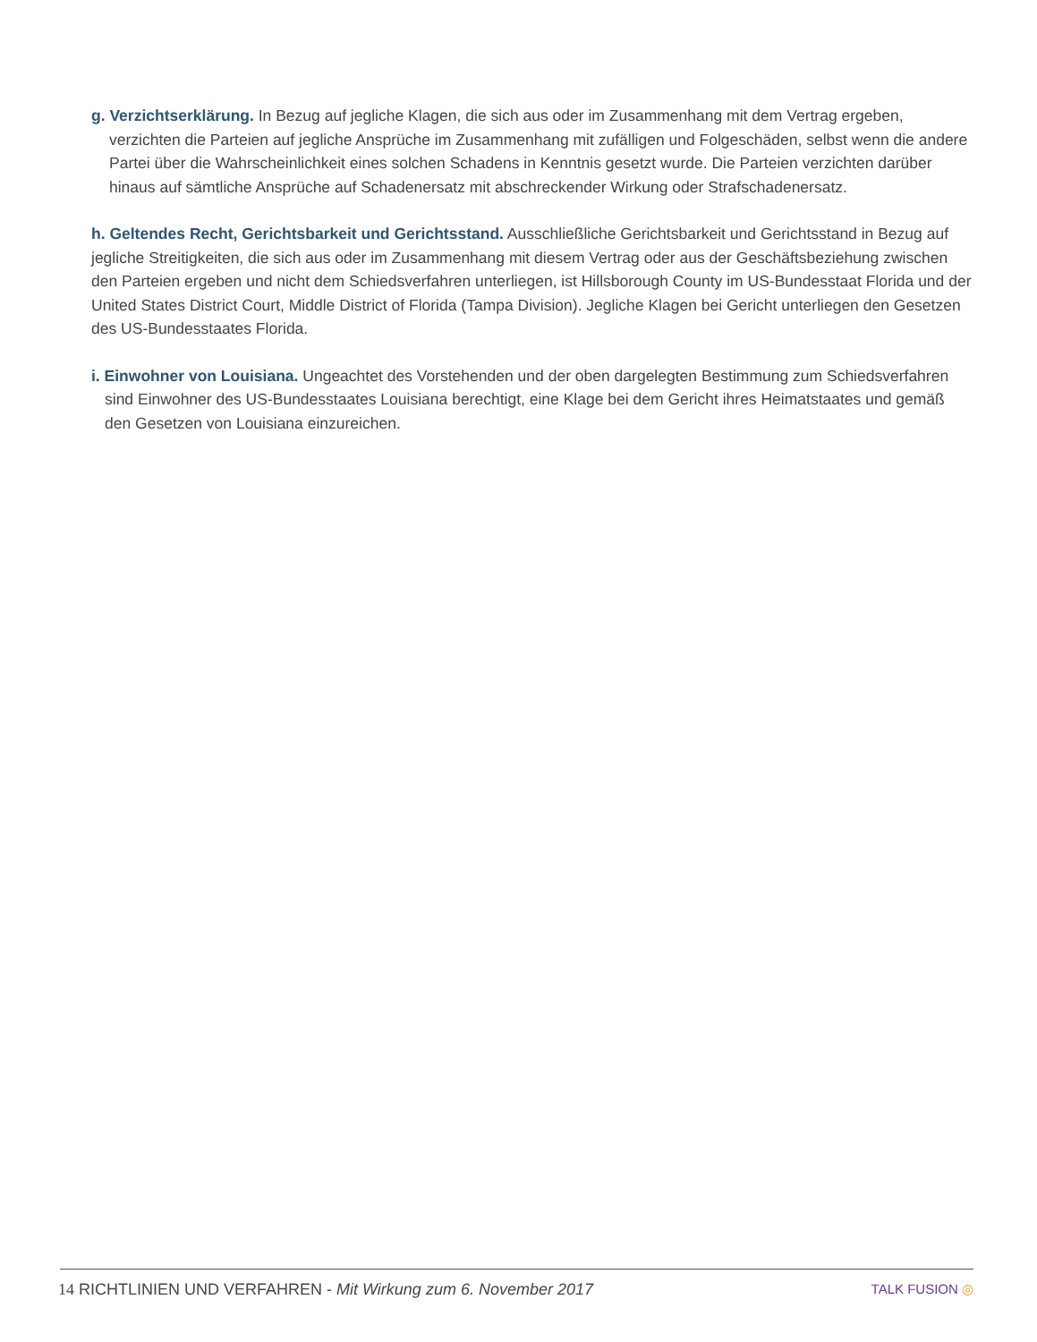g. Verzichtserklärung. In Bezug auf jegliche Klagen, die sich aus oder im Zusammenhang mit dem Vertrag ergeben, verzichten die Parteien auf jegliche Ansprüche im Zusammenhang mit zufälligen und Folgeschäden, selbst wenn die andere Partei über die Wahrscheinlichkeit eines solchen Schadens in Kenntnis gesetzt wurde. Die Parteien verzichten darüber hinaus auf sämtliche Ansprüche auf Schadenersatz mit abschreckender Wirkung oder Strafschadenersatz.
h. Geltendes Recht, Gerichtsbarkeit und Gerichtsstand. Ausschließliche Gerichtsbarkeit und Gerichtsstand in Bezug auf jegliche Streitigkeiten, die sich aus oder im Zusammenhang mit diesem Vertrag oder aus der Geschäftsbeziehung zwischen den Parteien ergeben und nicht dem Schiedsverfahren unterliegen, ist Hillsborough County im US-Bundesstaat Florida und der United States District Court, Middle District of Florida (Tampa Division). Jegliche Klagen bei Gericht unterliegen den Gesetzen des US-Bundesstaates Florida.
i. Einwohner von Louisiana. Ungeachtet des Vorstehenden und der oben dargelegten Bestimmung zum Schiedsverfahren sind Einwohner des US-Bundesstaates Louisiana berechtigt, eine Klage bei dem Gericht ihres Heimatstaates und gemäß den Gesetzen von Louisiana einzureichen.
14 RICHTLINIEN UND VERFAHREN - Mit Wirkung zum 6. November 2017
TALK FUSION ◎